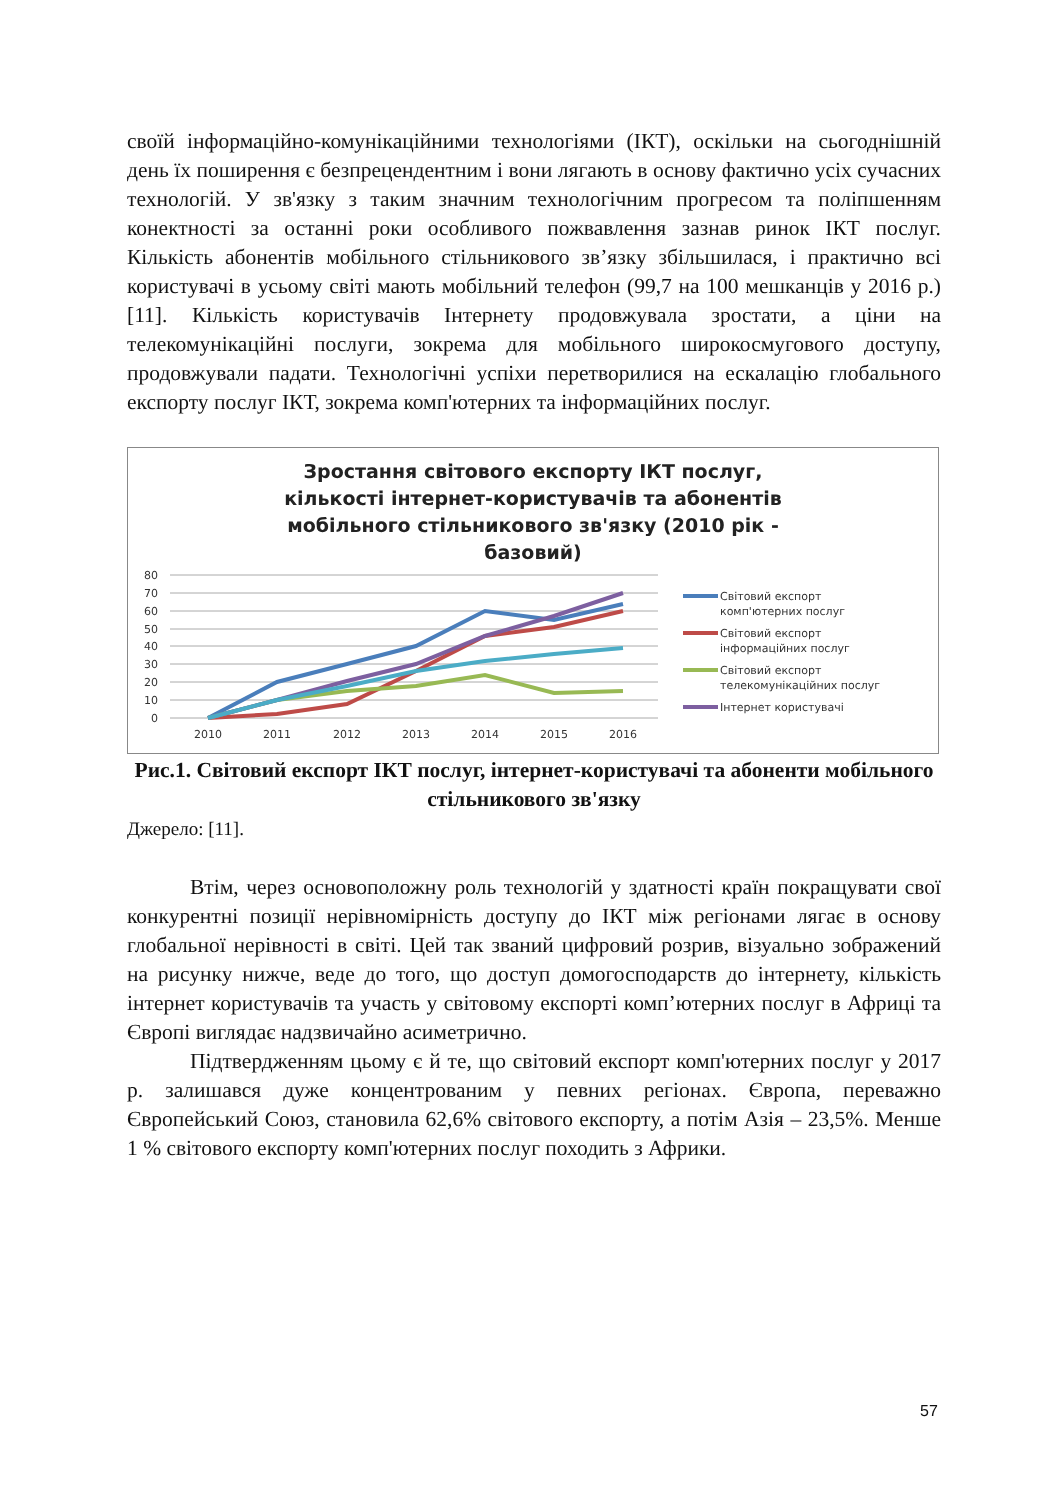своїй інформаційно-комунікаційними технологіями (ІКТ), оскільки на сьогоднішній день їх поширення є безпрецендентним і вони лягають в основу фактично усіх сучасних технологій. У зв'язку з таким значним технологічним прогресом та поліпшенням конектності за останні роки особливого пожвавлення зазнав ринок ІКТ послуг. Кількість абонентів мобільного стільникового зв’язку збільшилася, і практично всі користувачі в усьому світі мають мобільний телефон (99,7 на 100 мешканців у 2016 р.) [11]. Кількість користувачів Інтернету продовжувала зростати, а ціни на телекомунікаційні послуги, зокрема для мобільного широкосмугового доступу, продовжували падати. Технологічні успіхи перетворилися на ескалацію глобального експорту послуг ІКТ, зокрема комп'ютерних та інформаційних послуг.
Зростання світового експорту ІКТ послуг, кількості інтернет-користувачів та абонентів мобільного стільникового зв'язку (2010 рік - базовий)
80
70
60
50
40
30
20
10
0
2010
2011
2012
2013
2014
2015
2016
Світовий експорт
комп'ютерних послуг
Світовий експорт
інформаційних послуг
Світовий експорт
телекомунікаційних послуг
Інтернет користувачі
Рис.1. Світовий експорт ІКТ послуг, інтернет-користувачі та абоненти мобільного стільникового зв'язку
Джерело: [11].
Втім, через основоположну роль технологій у здатності країн покращувати свої конкурентні позиції нерівномірність доступу до ІКТ між регіонами лягає в основу глобальної нерівності в світі. Цей так званий цифровий розрив, візуально зображений на рисунку нижче, веде до того, що доступ домогосподарств до інтернету, кількість інтернет користувачів та участь у світовому експорті комп’ютерних послуг в Африці та Європі виглядає надзвичайно асиметрично.
Підтвердженням цьому є й те, що світовий експорт комп'ютерних послуг у 2017 р. залишався дуже концентрованим у певних регіонах. Європа, переважно Європейський Союз, становила 62,6% світового експорту, а потім Азія – 23,5%. Менше 1 % світового експорту комп'ютерних послуг походить з Африки.
57